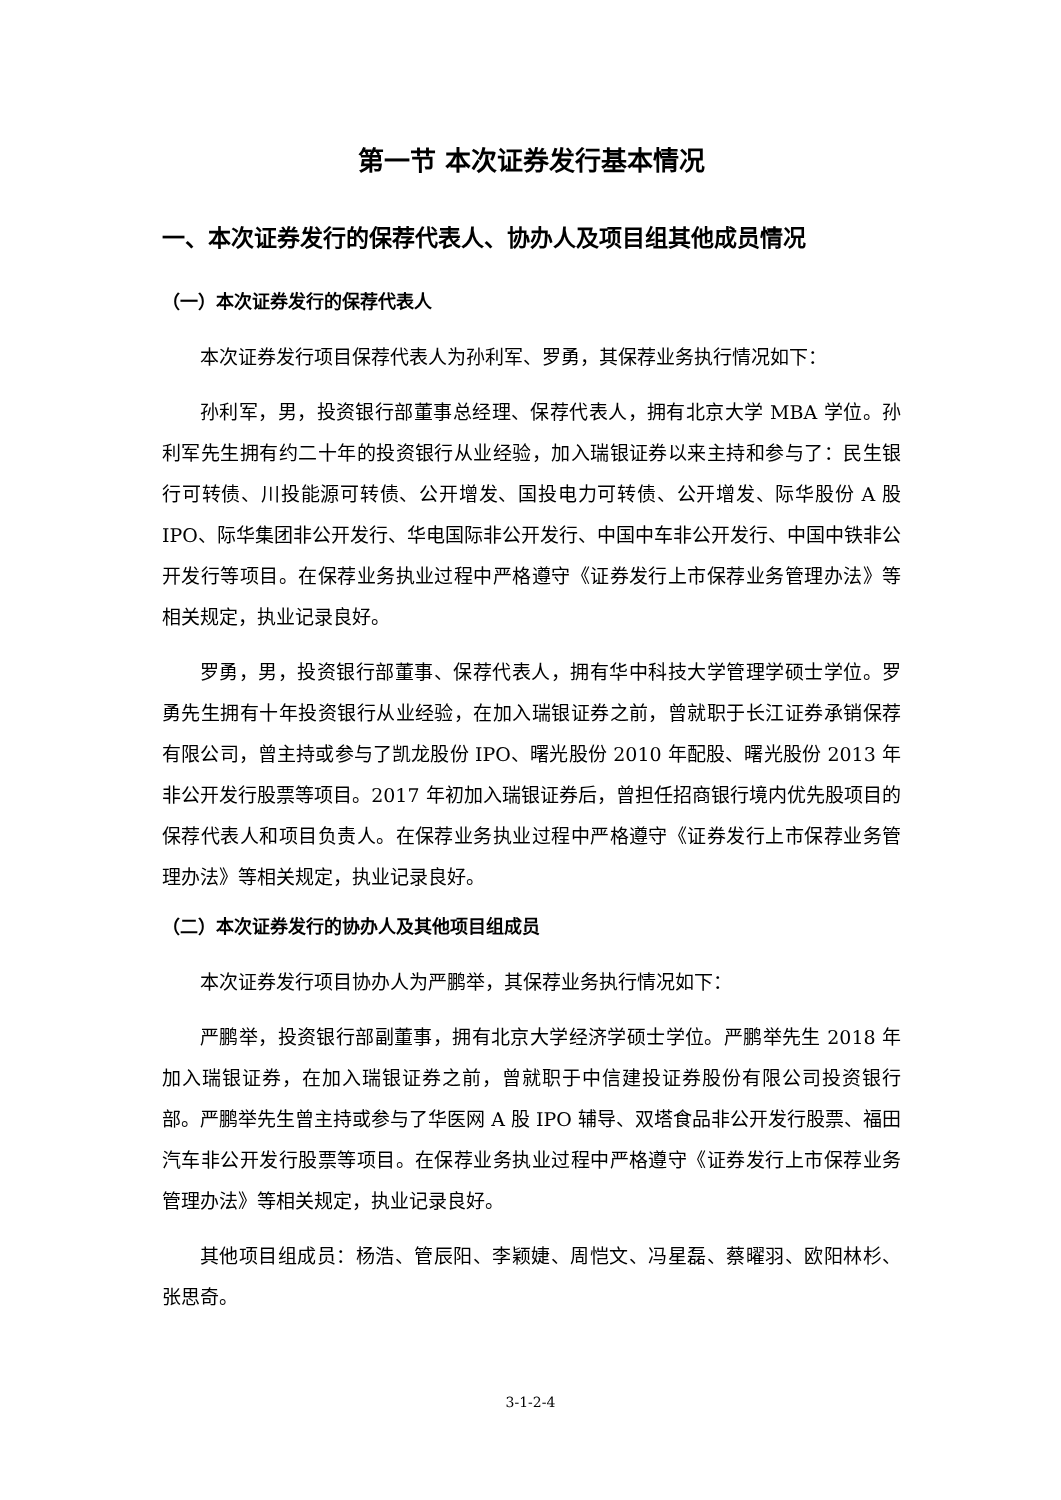第一节 本次证券发行基本情况
一、本次证券发行的保荐代表人、协办人及项目组其他成员情况
（一）本次证券发行的保荐代表人
本次证券发行项目保荐代表人为孙利军、罗勇，其保荐业务执行情况如下：
孙利军，男，投资银行部董事总经理、保荐代表人，拥有北京大学 MBA 学位。孙利军先生拥有约二十年的投资银行从业经验，加入瑞银证券以来主持和参与了：民生银行可转债、川投能源可转债、公开增发、国投电力可转债、公开增发、际华股份 A 股 IPO、际华集团非公开发行、华电国际非公开发行、中国中车非公开发行、中国中铁非公开发行等项目。在保荐业务执业过程中严格遵守《证券发行上市保荐业务管理办法》等相关规定，执业记录良好。
罗勇，男，投资银行部董事、保荐代表人，拥有华中科技大学管理学硕士学位。罗勇先生拥有十年投资银行从业经验，在加入瑞银证券之前，曾就职于长江证券承销保荐有限公司，曾主持或参与了凯龙股份 IPO、曙光股份 2010 年配股、曙光股份 2013 年非公开发行股票等项目。2017 年初加入瑞银证券后，曾担任招商银行境内优先股项目的保荐代表人和项目负责人。在保荐业务执业过程中严格遵守《证券发行上市保荐业务管理办法》等相关规定，执业记录良好。
（二）本次证券发行的协办人及其他项目组成员
本次证券发行项目协办人为严鹏举，其保荐业务执行情况如下：
严鹏举，投资银行部副董事，拥有北京大学经济学硕士学位。严鹏举先生 2018 年加入瑞银证券，在加入瑞银证券之前，曾就职于中信建投证券股份有限公司投资银行部。严鹏举先生曾主持或参与了华医网 A 股 IPO 辅导、双塔食品非公开发行股票、福田汽车非公开发行股票等项目。在保荐业务执业过程中严格遵守《证券发行上市保荐业务管理办法》等相关规定，执业记录良好。
其他项目组成员：杨浩、管辰阳、李颖婕、周恺文、冯星磊、蔡曜羽、欧阳林杉、张思奇。
3-1-2-4